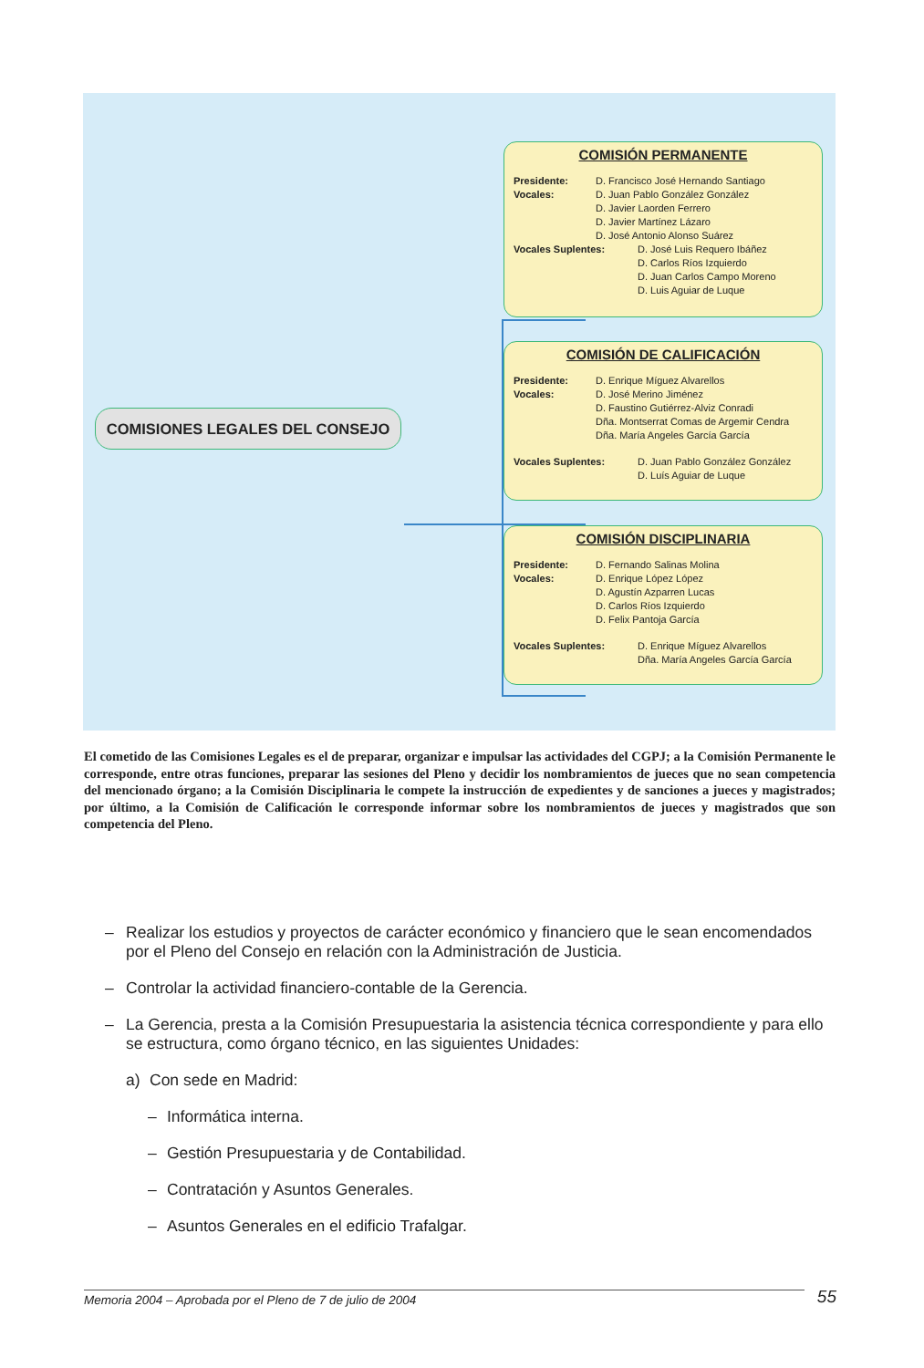COMISIONES LEGALES DEL CONSEJO
COMISIÓN PERMANENTE
Presidente: D. Francisco José Hernando Santiago
Vocales: D. Juan Pablo González González
D. Javier Laorden Ferrero
D. Javier Martínez Lázaro
D. José Antonio Alonso Suárez
Vocales Suplentes: D. José Luis Requero Ibáñez
D. Carlos Ríos Izquierdo
D. Juan Carlos Campo Moreno
D. Luis Aguiar de Luque
COMISIÓN DE CALIFICACIÓN
Presidente: D. Enrique Míguez Alvarellos
Vocales: D. José Merino Jiménez
D. Faustino Gutiérrez-Alviz Conradi
Dña. Montserrat Comas de Argemir Cendra
Dña. María Angeles García García
Vocales Suplentes: D. Juan Pablo González González
D. Luís Aguiar de Luque
COMISIÓN DISCIPLINARIA
Presidente: D. Fernando Salinas Molina
Vocales: D. Enrique López López
D. Agustín Azparren Lucas
D. Carlos Ríos Izquierdo
D. Felix Pantoja García
Vocales Suplentes: D. Enrique Míguez Alvarellos
Dña. María Angeles García García
El cometido de las Comisiones Legales es el de preparar, organizar e impulsar las actividades del CGPJ; a la Comisión Permanente le corresponde, entre otras funciones, preparar las sesiones del Pleno y decidir los nombramientos de jueces que no sean competencia del mencionado órgano; a la Comisión Disciplinaria le compete la instrucción de expedientes y de sanciones a jueces y magistrados; por último, a la Comisión de Calificación le corresponde informar sobre los nombramientos de jueces y magistrados que son competencia del Pleno.
– Realizar los estudios y proyectos de carácter económico y financiero que le sean encomendados por el Pleno del Consejo en relación con la Administración de Justicia.
– Controlar la actividad financiero-contable de la Gerencia.
– La Gerencia, presta a la Comisión Presupuestaria la asistencia técnica correspondiente y para ello se estructura, como órgano técnico, en las siguientes Unidades:
a) Con sede en Madrid:
– Informática interna.
– Gestión Presupuestaria y de Contabilidad.
– Contratación y Asuntos Generales.
– Asuntos Generales en el edificio Trafalgar.
Memoria 2004 – Aprobada por el Pleno de 7 de julio de 2004 55